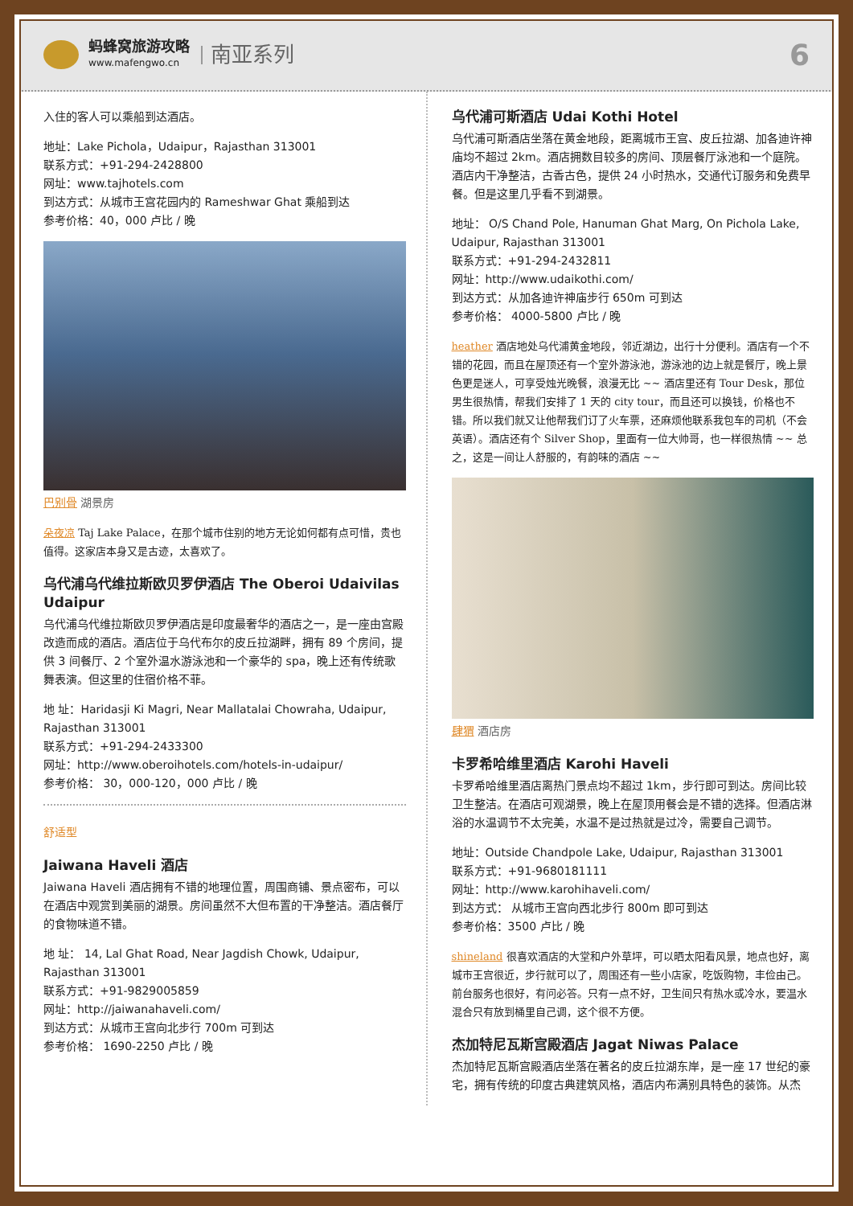蚂蜂窝旅游攻略
www.mafengwo.cn
南亚系列
6
入住的客人可以乘船到达酒店。
地址：Lake Pichola，Udaipur，Rajasthan 313001
联系方式：+91-294-2428800
网址：www.tajhotels.com
到达方式：从城市王宫花园内的 Rameshwar Ghat 乘船到达
参考价格：40，000 卢比 / 晚
巴别骨 湖景房
朵夜凉 Taj Lake Palace，在那个城市住别的地方无论如何都有点可惜，贵也值得。这家店本身又是古迹，太喜欢了。
乌代浦乌代维拉斯欧贝罗伊酒店 The Oberoi Udaivilas Udaipur
乌代浦乌代维拉斯欧贝罗伊酒店是印度最奢华的酒店之一，是一座由宫殿改造而成的酒店。酒店位于乌代布尔的皮丘拉湖畔，拥有 89 个房间，提供 3 间餐厅、2 个室外温水游泳池和一个豪华的 spa，晚上还有传统歌舞表演。但这里的住宿价格不菲。
地 址：Haridasji Ki Magri, Near Mallatalai Chowraha, Udaipur, Rajasthan 313001
联系方式：+91-294-2433300
网址：http://www.oberoihotels.com/hotels-in-udaipur/
参考价格： 30，000-120，000 卢比 / 晚
舒适型
Jaiwana Haveli 酒店
Jaiwana Haveli 酒店拥有不错的地理位置，周围商铺、景点密布，可以在酒店中观赏到美丽的湖景。房间虽然不大但布置的干净整洁。酒店餐厅的食物味道不错。
地 址： 14, Lal Ghat Road, Near Jagdish Chowk, Udaipur, Rajasthan 313001
联系方式：+91-9829005859
网址：http://jaiwanahaveli.com/
到达方式：从城市王宫向北步行 700m 可到达
参考价格： 1690-2250 卢比 / 晚
乌代浦可斯酒店 Udai Kothi Hotel
乌代浦可斯酒店坐落在黄金地段，距离城市王宫、皮丘拉湖、加各迪许神庙均不超过 2km。酒店拥数目较多的房间、顶层餐厅泳池和一个庭院。酒店内干净整洁，古香古色，提供 24 小时热水，交通代订服务和免费早餐。但是这里几乎看不到湖景。
地址： O/S Chand Pole, Hanuman Ghat Marg, On Pichola Lake, Udaipur, Rajasthan 313001
联系方式：+91-294-2432811
网址：http://www.udaikothi.com/
到达方式：从加各迪许神庙步行 650m 可到达
参考价格： 4000-5800 卢比 / 晚
heather 酒店地处乌代浦黄金地段，邻近湖边，出行十分便利。酒店有一个不错的花园，而且在屋顶还有一个室外游泳池，游泳池的边上就是餐厅，晚上景色更是迷人，可享受烛光晚餐，浪漫无比 ~~ 酒店里还有 Tour Desk，那位男生很热情，帮我们安排了 1 天的 city tour，而且还可以换钱，价格也不错。所以我们就又让他帮我们订了火车票，还麻烦他联系我包车的司机（不会英语）。酒店还有个 Silver Shop，里面有一位大帅哥，也一样很热情 ~~ 总之，这是一间让人舒服的，有韵味的酒店 ~~
肆猬 酒店房
卡罗希哈维里酒店 Karohi Haveli
卡罗希哈维里酒店离热门景点均不超过 1km，步行即可到达。房间比较卫生整洁。在酒店可观湖景，晚上在屋顶用餐会是不错的选择。但酒店淋浴的水温调节不太完美，水温不是过热就是过冷，需要自己调节。
地址：Outside Chandpole Lake, Udaipur, Rajasthan 313001
联系方式：+91-9680181111
网址：http://www.karohihaveli.com/
到达方式： 从城市王宫向西北步行 800m 即可到达
参考价格：3500 卢比 / 晚
shineland 很喜欢酒店的大堂和户外草坪，可以晒太阳看风景，地点也好，离城市王宫很近，步行就可以了，周围还有一些小店家，吃饭购物，丰俭由己。前台服务也很好，有问必答。只有一点不好，卫生间只有热水或冷水，要温水混合只有放到桶里自己调，这个很不方便。
杰加特尼瓦斯宫殿酒店 Jagat Niwas Palace
杰加特尼瓦斯宫殿酒店坐落在著名的皮丘拉湖东岸，是一座 17 世纪的豪宅，拥有传统的印度古典建筑风格，酒店内布满别具特色的装饰。从杰